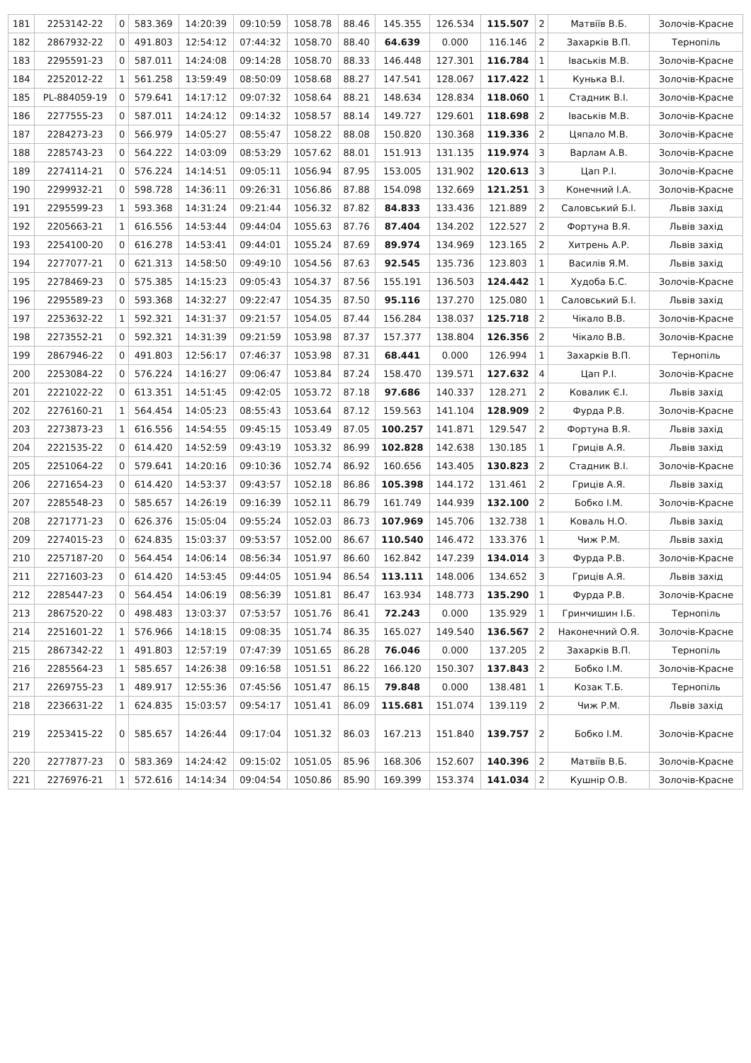| 181 | 2253142-22 | 0 | 583.369 | 14:20:39 | 09:10:59 | 1058.78 | 88.46 | 145.355 | 126.534 | 115.507 | 2 | Матвіїв В.Б. | Золочів-Красне |
| 182 | 2867932-22 | 0 | 491.803 | 12:54:12 | 07:44:32 | 1058.70 | 88.40 | 64.639 | 0.000 | 116.146 | 2 | Захарків В.П. | Тернопіль |
| 183 | 2295591-23 | 0 | 587.011 | 14:24:08 | 09:14:28 | 1058.70 | 88.33 | 146.448 | 127.301 | 116.784 | 1 | Іваськів М.В. | Золочів-Красне |
| 184 | 2252012-22 | 1 | 561.258 | 13:59:49 | 08:50:09 | 1058.68 | 88.27 | 147.541 | 128.067 | 117.422 | 1 | Кунька В.І. | Золочів-Красне |
| 185 | PL-884059-19 | 0 | 579.641 | 14:17:12 | 09:07:32 | 1058.64 | 88.21 | 148.634 | 128.834 | 118.060 | 1 | Стадник В.І. | Золочів-Красне |
| 186 | 2277555-23 | 0 | 587.011 | 14:24:12 | 09:14:32 | 1058.57 | 88.14 | 149.727 | 129.601 | 118.698 | 2 | Іваськів М.В. | Золочів-Красне |
| 187 | 2284273-23 | 0 | 566.979 | 14:05:27 | 08:55:47 | 1058.22 | 88.08 | 150.820 | 130.368 | 119.336 | 2 | Цяпало М.В. | Золочів-Красне |
| 188 | 2285743-23 | 0 | 564.222 | 14:03:09 | 08:53:29 | 1057.62 | 88.01 | 151.913 | 131.135 | 119.974 | 3 | Варлам А.В. | Золочів-Красне |
| 189 | 2274114-21 | 0 | 576.224 | 14:14:51 | 09:05:11 | 1056.94 | 87.95 | 153.005 | 131.902 | 120.613 | 3 | Цап Р.І. | Золочів-Красне |
| 190 | 2299932-21 | 0 | 598.728 | 14:36:11 | 09:26:31 | 1056.86 | 87.88 | 154.098 | 132.669 | 121.251 | 3 | Конечний І.А. | Золочів-Красне |
| 191 | 2295599-23 | 1 | 593.368 | 14:31:24 | 09:21:44 | 1056.32 | 87.82 | 84.833 | 133.436 | 121.889 | 2 | Саловський Б.І. | Львів захід |
| 192 | 2205663-21 | 1 | 616.556 | 14:53:44 | 09:44:04 | 1055.63 | 87.76 | 87.404 | 134.202 | 122.527 | 2 | Фортуна В.Я. | Львів захід |
| 193 | 2254100-20 | 0 | 616.278 | 14:53:41 | 09:44:01 | 1055.24 | 87.69 | 89.974 | 134.969 | 123.165 | 2 | Хитрень А.Р. | Львів захід |
| 194 | 2277077-21 | 0 | 621.313 | 14:58:50 | 09:49:10 | 1054.56 | 87.63 | 92.545 | 135.736 | 123.803 | 1 | Василів Я.М. | Львів захід |
| 195 | 2278469-23 | 0 | 575.385 | 14:15:23 | 09:05:43 | 1054.37 | 87.56 | 155.191 | 136.503 | 124.442 | 1 | Худоба Б.С. | Золочів-Красне |
| 196 | 2295589-23 | 0 | 593.368 | 14:32:27 | 09:22:47 | 1054.35 | 87.50 | 95.116 | 137.270 | 125.080 | 1 | Саловський Б.І. | Львів захід |
| 197 | 2253632-22 | 1 | 592.321 | 14:31:37 | 09:21:57 | 1054.05 | 87.44 | 156.284 | 138.037 | 125.718 | 2 | Чікало В.В. | Золочів-Красне |
| 198 | 2273552-21 | 0 | 592.321 | 14:31:39 | 09:21:59 | 1053.98 | 87.37 | 157.377 | 138.804 | 126.356 | 2 | Чікало В.В. | Золочів-Красне |
| 199 | 2867946-22 | 0 | 491.803 | 12:56:17 | 07:46:37 | 1053.98 | 87.31 | 68.441 | 0.000 | 126.994 | 1 | Захарків В.П. | Тернопіль |
| 200 | 2253084-22 | 0 | 576.224 | 14:16:27 | 09:06:47 | 1053.84 | 87.24 | 158.470 | 139.571 | 127.632 | 4 | Цап Р.І. | Золочів-Красне |
| 201 | 2221022-22 | 0 | 613.351 | 14:51:45 | 09:42:05 | 1053.72 | 87.18 | 97.686 | 140.337 | 128.271 | 2 | Ковалик Є.І. | Львів захід |
| 202 | 2276160-21 | 1 | 564.454 | 14:05:23 | 08:55:43 | 1053.64 | 87.12 | 159.563 | 141.104 | 128.909 | 2 | Фурда Р.В. | Золочів-Красне |
| 203 | 2273873-23 | 1 | 616.556 | 14:54:55 | 09:45:15 | 1053.49 | 87.05 | 100.257 | 141.871 | 129.547 | 2 | Фортуна В.Я. | Львів захід |
| 204 | 2221535-22 | 0 | 614.420 | 14:52:59 | 09:43:19 | 1053.32 | 86.99 | 102.828 | 142.638 | 130.185 | 1 | Гриців А.Я. | Львів захід |
| 205 | 2251064-22 | 0 | 579.641 | 14:20:16 | 09:10:36 | 1052.74 | 86.92 | 160.656 | 143.405 | 130.823 | 2 | Стадник В.І. | Золочів-Красне |
| 206 | 2271654-23 | 0 | 614.420 | 14:53:37 | 09:43:57 | 1052.18 | 86.86 | 105.398 | 144.172 | 131.461 | 2 | Гриців А.Я. | Львів захід |
| 207 | 2285548-23 | 0 | 585.657 | 14:26:19 | 09:16:39 | 1052.11 | 86.79 | 161.749 | 144.939 | 132.100 | 2 | Бобко І.М. | Золочів-Красне |
| 208 | 2271771-23 | 0 | 626.376 | 15:05:04 | 09:55:24 | 1052.03 | 86.73 | 107.969 | 145.706 | 132.738 | 1 | Коваль Н.О. | Львів захід |
| 209 | 2274015-23 | 0 | 624.835 | 15:03:37 | 09:53:57 | 1052.00 | 86.67 | 110.540 | 146.472 | 133.376 | 1 | Чиж Р.М. | Львів захід |
| 210 | 2257187-20 | 0 | 564.454 | 14:06:14 | 08:56:34 | 1051.97 | 86.60 | 162.842 | 147.239 | 134.014 | 3 | Фурда Р.В. | Золочів-Красне |
| 211 | 2271603-23 | 0 | 614.420 | 14:53:45 | 09:44:05 | 1051.94 | 86.54 | 113.111 | 148.006 | 134.652 | 3 | Гриців А.Я. | Львів захід |
| 212 | 2285447-23 | 0 | 564.454 | 14:06:19 | 08:56:39 | 1051.81 | 86.47 | 163.934 | 148.773 | 135.290 | 1 | Фурда Р.В. | Золочів-Красне |
| 213 | 2867520-22 | 0 | 498.483 | 13:03:37 | 07:53:57 | 1051.76 | 86.41 | 72.243 | 0.000 | 135.929 | 1 | Гринчишин І.Б. | Тернопіль |
| 214 | 2251601-22 | 1 | 576.966 | 14:18:15 | 09:08:35 | 1051.74 | 86.35 | 165.027 | 149.540 | 136.567 | 2 | Наконечний О.Я. | Золочів-Красне |
| 215 | 2867342-22 | 1 | 491.803 | 12:57:19 | 07:47:39 | 1051.65 | 86.28 | 76.046 | 0.000 | 137.205 | 2 | Захарків В.П. | Тернопіль |
| 216 | 2285564-23 | 1 | 585.657 | 14:26:38 | 09:16:58 | 1051.51 | 86.22 | 166.120 | 150.307 | 137.843 | 2 | Бобко І.М. | Золочів-Красне |
| 217 | 2269755-23 | 1 | 489.917 | 12:55:36 | 07:45:56 | 1051.47 | 86.15 | 79.848 | 0.000 | 138.481 | 1 | Козак Т.Б. | Тернопіль |
| 218 | 2236631-22 | 1 | 624.835 | 15:03:57 | 09:54:17 | 1051.41 | 86.09 | 115.681 | 151.074 | 139.119 | 2 | Чиж Р.М. | Львів захід |
| 219 | 2253415-22 | 0 | 585.657 | 14:26:44 | 09:17:04 | 1051.32 | 86.03 | 167.213 | 151.840 | 139.757 | 2 | Бобко І.М. | Золочів-Красне |
| 220 | 2277877-23 | 0 | 583.369 | 14:24:42 | 09:15:02 | 1051.05 | 85.96 | 168.306 | 152.607 | 140.396 | 2 | Матвіїв В.Б. | Золочів-Красне |
| 221 | 2276976-21 | 1 | 572.616 | 14:14:34 | 09:04:54 | 1050.86 | 85.90 | 169.399 | 153.374 | 141.034 | 2 | Кушнір О.В. | Золочів-Красне |